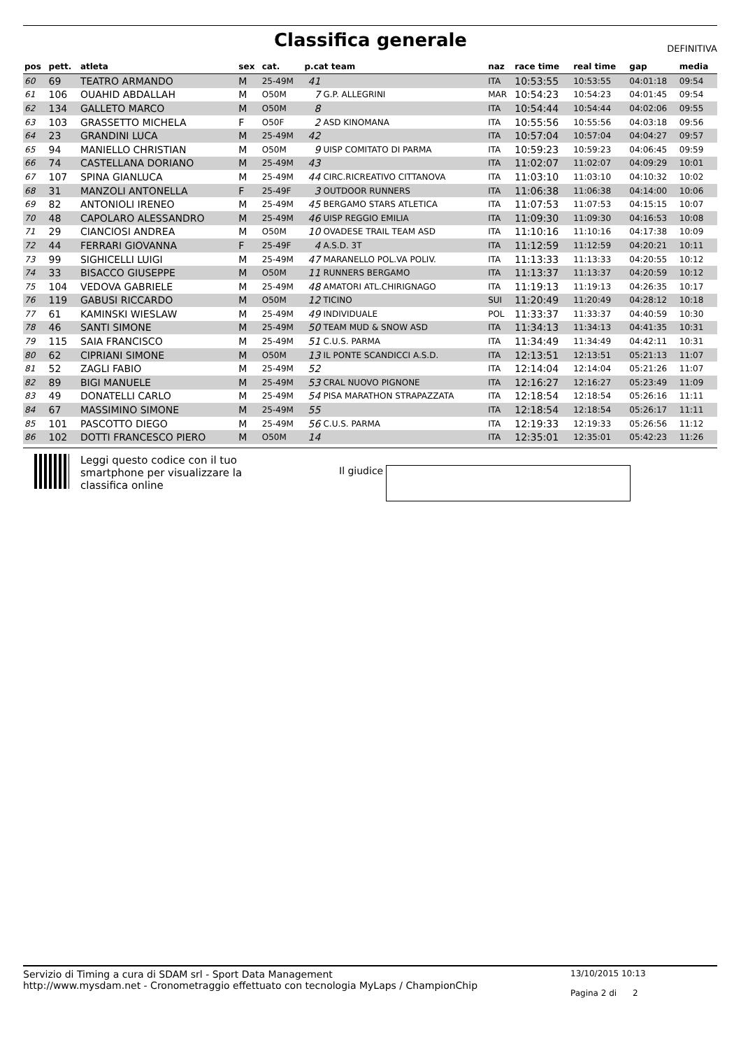Classifica generale
DEFINITIVA
| pos | pett. | atleta | sex | cat. | p.cat team | | naz | race time | real time | gap | media |
| --- | --- | --- | --- | --- | --- | --- | --- | --- | --- | --- | --- |
| 60 | 69 | TEATRO ARMANDO | M | 25-49M | 41 | | ITA | 10:53:55 | 10:53:55 | 04:01:18 | 09:54 |
| 61 | 106 | OUAHID ABDALLAH | M | O50M | 7 | G.P. ALLEGRINI | MAR | 10:54:23 | 10:54:23 | 04:01:45 | 09:54 |
| 62 | 134 | GALLETO MARCO | M | O50M | 8 | | ITA | 10:54:44 | 10:54:44 | 04:02:06 | 09:55 |
| 63 | 103 | GRASSETTO MICHELA | F | O50F | 2 | ASD KINOMANA | ITA | 10:55:56 | 10:55:56 | 04:03:18 | 09:56 |
| 64 | 23 | GRANDINI LUCA | M | 25-49M | 42 | | ITA | 10:57:04 | 10:57:04 | 04:04:27 | 09:57 |
| 65 | 94 | MANIELLO CHRISTIAN | M | O50M | 9 | UISP COMITATO DI PARMA | ITA | 10:59:23 | 10:59:23 | 04:06:45 | 09:59 |
| 66 | 74 | CASTELLANA DORIANO | M | 25-49M | 43 | | ITA | 11:02:07 | 11:02:07 | 04:09:29 | 10:01 |
| 67 | 107 | SPINA GIANLUCA | M | 25-49M | 44 | CIRC.RICREATIVO CITTANOVA | ITA | 11:03:10 | 11:03:10 | 04:10:32 | 10:02 |
| 68 | 31 | MANZOLI ANTONELLA | F | 25-49F | 3 | OUTDOOR RUNNERS | ITA | 11:06:38 | 11:06:38 | 04:14:00 | 10:06 |
| 69 | 82 | ANTONIOLI IRENEO | M | 25-49M | 45 | BERGAMO STARS ATLETICA | ITA | 11:07:53 | 11:07:53 | 04:15:15 | 10:07 |
| 70 | 48 | CAPOLARO ALESSANDRO | M | 25-49M | 46 | UISP REGGIO EMILIA | ITA | 11:09:30 | 11:09:30 | 04:16:53 | 10:08 |
| 71 | 29 | CIANCIOSI ANDREA | M | O50M | 10 | OVADESE TRAIL TEAM ASD | ITA | 11:10:16 | 11:10:16 | 04:17:38 | 10:09 |
| 72 | 44 | FERRARI GIOVANNA | F | 25-49F | 4 | A.S.D. 3T | ITA | 11:12:59 | 11:12:59 | 04:20:21 | 10:11 |
| 73 | 99 | SIGHICELLI LUIGI | M | 25-49M | 47 | MARANELLO POL.VA POLIV. | ITA | 11:13:33 | 11:13:33 | 04:20:55 | 10:12 |
| 74 | 33 | BISACCO GIUSEPPE | M | O50M | 11 | RUNNERS BERGAMO | ITA | 11:13:37 | 11:13:37 | 04:20:59 | 10:12 |
| 75 | 104 | VEDOVA GABRIELE | M | 25-49M | 48 | AMATORI ATL.CHIRIGNAGO | ITA | 11:19:13 | 11:19:13 | 04:26:35 | 10:17 |
| 76 | 119 | GABUSI RICCARDO | M | O50M | 12 | TICINO | SUI | 11:20:49 | 11:20:49 | 04:28:12 | 10:18 |
| 77 | 61 | KAMINSKI WIESLAW | M | 25-49M | 49 | INDIVIDUALE | POL | 11:33:37 | 11:33:37 | 04:40:59 | 10:30 |
| 78 | 46 | SANTI SIMONE | M | 25-49M | 50 | TEAM MUD & SNOW ASD | ITA | 11:34:13 | 11:34:13 | 04:41:35 | 10:31 |
| 79 | 115 | SAIA FRANCISCO | M | 25-49M | 51 | C.U.S. PARMA | ITA | 11:34:49 | 11:34:49 | 04:42:11 | 10:31 |
| 80 | 62 | CIPRIANI SIMONE | M | O50M | 13 | IL PONTE SCANDICCI A.S.D. | ITA | 12:13:51 | 12:13:51 | 05:21:13 | 11:07 |
| 81 | 52 | ZAGLI FABIO | M | 25-49M | 52 | | ITA | 12:14:04 | 12:14:04 | 05:21:26 | 11:07 |
| 82 | 89 | BIGI MANUELE | M | 25-49M | 53 | CRAL NUOVO PIGNONE | ITA | 12:16:27 | 12:16:27 | 05:23:49 | 11:09 |
| 83 | 49 | DONATELLI CARLO | M | 25-49M | 54 | PISA MARATHON STRAPAZZATA | ITA | 12:18:54 | 12:18:54 | 05:26:16 | 11:11 |
| 84 | 67 | MASSIMINO SIMONE | M | 25-49M | 55 | | ITA | 12:18:54 | 12:18:54 | 05:26:17 | 11:11 |
| 85 | 101 | PASCOTTO DIEGO | M | 25-49M | 56 | C.U.S. PARMA | ITA | 12:19:33 | 12:19:33 | 05:26:56 | 11:12 |
| 86 | 102 | DOTTI FRANCESCO PIERO | M | O50M | 14 | | ITA | 12:35:01 | 12:35:01 | 05:42:23 | 11:26 |
Leggi questo codice con il tuo smartphone per visualizzare la classifica online
Il giudice
Servizio di Timing a cura di SDAM srl - Sport Data Management
http://www.mysdam.net - Cronometraggio effettuato con tecnologia MyLaps / ChampionChip
13/10/2015 10:13
Pagina 2 di 2